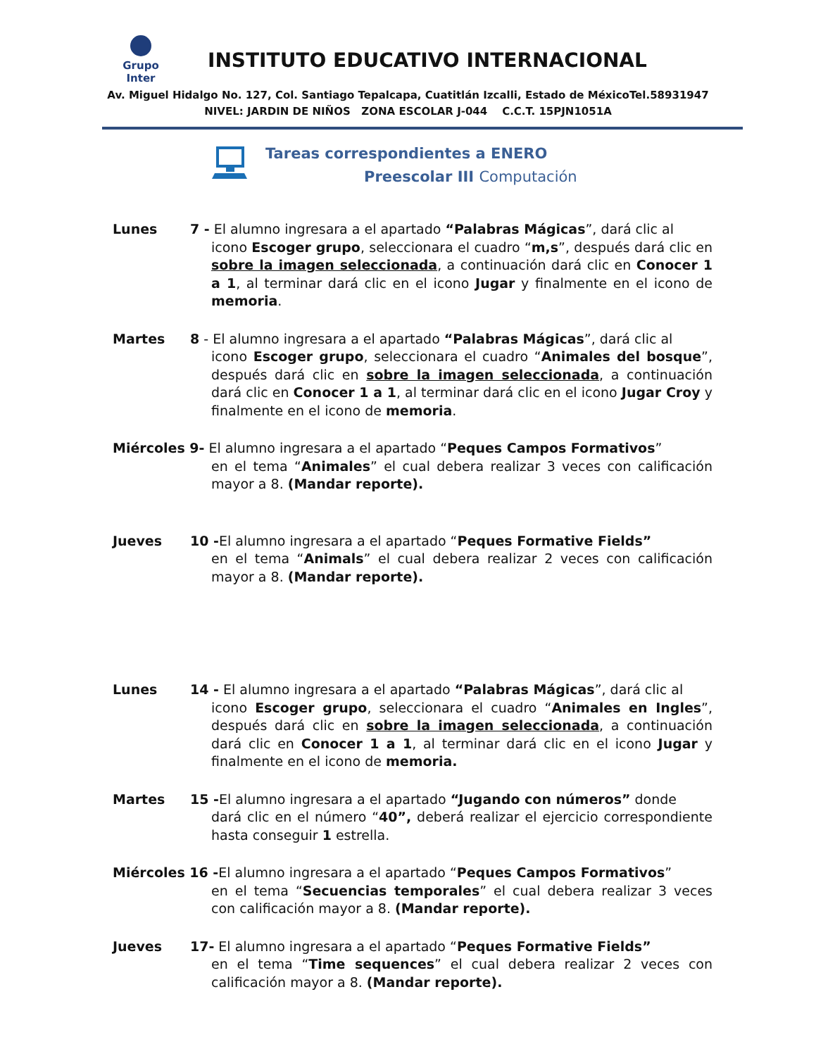Grupo Inter
INSTITUTO EDUCATIVO INTERNACIONAL
Av. Miguel Hidalgo No. 127, Col. Santiago Tepalcapa, Cuatitlán Izcalli, Estado de MéxicoTel.58931947
NIVEL: JARDIN DE NIÑOS ZONA ESCOLAR J-044 C.C.T. 15PJN1051A
Tareas correspondientes a ENERO
Preescolar III Computación
Lunes 7 - El alumno ingresara a el apartado “Palabras Mágicas”, dará clic al
icono Escoger grupo, seleccionara el cuadro “m,s”, después dará clic en sobre la imagen seleccionada, a continuación dará clic en Conocer 1 a 1, al terminar dará clic en el icono Jugar y finalmente en el icono de memoria.
Martes 8 - El alumno ingresara a el apartado “Palabras Mágicas”, dará clic al
icono Escoger grupo, seleccionara el cuadro “Animales del bosque”, después dará clic en sobre la imagen seleccionada, a continuación dará clic en Conocer 1 a 1, al terminar dará clic en el icono Jugar Croy y finalmente en el icono de memoria.
Miércoles 9- El alumno ingresara a el apartado “Peques Campos Formativos”
en el tema “Animales” el cual debera realizar 3 veces con calificación mayor a 8. (Mandar reporte).
Jueves 10 -El alumno ingresara a el apartado “Peques Formative Fields”
en el tema “Animals” el cual debera realizar 2 veces con calificación mayor a 8. (Mandar reporte).
Lunes 14 - El alumno ingresara a el apartado “Palabras Mágicas”, dará clic al
icono Escoger grupo, seleccionara el cuadro “Animales en Ingles”, después dará clic en sobre la imagen seleccionada, a continuación dará clic en Conocer 1 a 1, al terminar dará clic en el icono Jugar y finalmente en el icono de memoria.
Martes 15 -El alumno ingresara a el apartado “Jugando con números” donde
dará clic en el número “40”, deberá realizar el ejercicio correspondiente hasta conseguir 1 estrella.
Miércoles 16 -El alumno ingresara a el apartado “Peques Campos Formativos”
en el tema “Secuencias temporales” el cual debera realizar 3 veces con calificación mayor a 8. (Mandar reporte).
Jueves 17- El alumno ingresara a el apartado “Peques Formative Fields”
en el tema “Time sequences” el cual debera realizar 2 veces con calificación mayor a 8. (Mandar reporte).